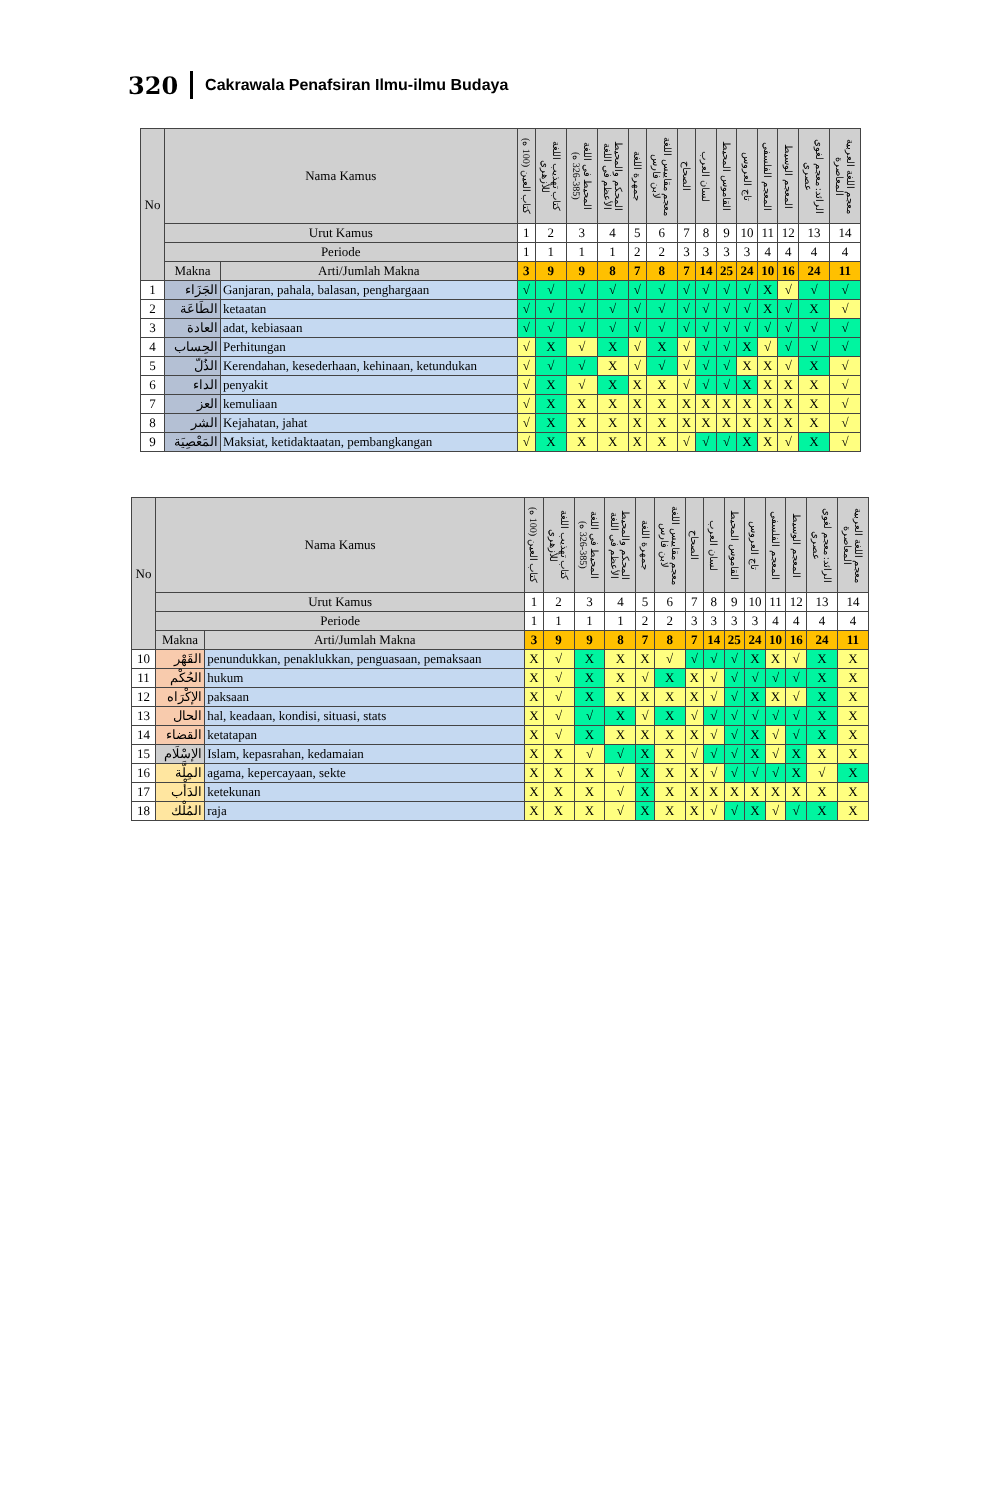320 Cakrawala Penafsiran Ilmu-ilmu Budaya
| No | Nama Kamus | | كتاب العين (100 ه) | كتاب تهذيب اللغة للأزهري | المحيط في اللغة (385-326 ه) | المحكم والمحيط الأعظم في اللغة | جمهرة اللغة | معجم مقاييس اللغة لابن فارس | الصحاح | لسان العرب | القاموس المحيط | تاج العروس | المعجم الفلسفي | المعجم الوسيط | الرائد: معجم لغوي عصري | معجم اللغة العربية المعاصرة |
| --- | --- | --- | --- | --- | --- | --- | --- | --- | --- | --- | --- | --- | --- | --- | --- | --- |
| | Urut Kamus | | 1 | 2 | 3 | 4 | 5 | 6 | 7 | 8 | 9 | 10 | 11 | 12 | 13 | 14 |
| | Periode | | 1 | 1 | 1 | 1 | 2 | 2 | 3 | 3 | 3 | 3 | 4 | 4 | 4 | 4 |
| | Makna | Arti/Jumlah Makna | 3 | 9 | 9 | 8 | 7 | 8 | 7 | 14 | 25 | 24 | 10 | 16 | 24 | 11 |
| 1 | الجَزَاء | Ganjaran, pahala, balasan, penghargaan | √ | √ | √ | √ | √ | √ | √ | √ | √ | √ | X | √ | √ | √ |
| 2 | الطَاعَة | ketaatan | √ | √ | √ | √ | √ | √ | √ | √ | √ | √ | X | √ | X | √ |
| 3 | العادة | adat, kebiasaan | √ | √ | √ | √ | √ | √ | √ | √ | √ | √ | √ | √ | √ | √ |
| 4 | الحِساب | Perhitungan | √ | X | √ | X | √ | X | √ | √ | √ | X | √ | √ | √ | √ |
| 5 | الذُلّ | Kerendahan, kesederhaan, kehinaan, ketundukan | √ | √ | √ | X | √ | √ | √ | √ | √ | X | X | √ | X | √ |
| 6 | الداء | penyakit | √ | X | √ | X | X | X | √ | √ | √ | X | X | X | X | √ |
| 7 | العز | kemuliaan | √ | X | X | X | X | X | X | X | X | X | X | X | X | √ |
| 8 | الشر | Kejahatan, jahat | √ | X | X | X | X | X | X | X | X | X | X | X | X | √ |
| 9 | المَعْصِيَة | Maksiat, ketidaktaatan, pembangkangan | √ | X | X | X | X | X | √ | √ | √ | X | X | √ | X | √ |
| No | Nama Kamus | | كتاب العين (100 ه) | كتاب تهذيب اللغة للأزهري | المحيط في اللغة (385-326 ه) | المحكم والمحيط الأعظم في اللغة | جمهرة اللغة | معجم مقاييس اللغة لابن فارس | الصحاح | لسان العرب | القاموس المحيط | تاج العروس | المعجم الفلسفي | المعجم الوسيط | الرائد: معجم لغوي عصري | معجم اللغة العربية المعاصرة |
| --- | --- | --- | --- | --- | --- | --- | --- | --- | --- | --- | --- | --- | --- | --- | --- | --- |
| | Urut Kamus | | 1 | 2 | 3 | 4 | 5 | 6 | 7 | 8 | 9 | 10 | 11 | 12 | 13 | 14 |
| | Periode | | 1 | 1 | 1 | 1 | 2 | 2 | 3 | 3 | 3 | 3 | 4 | 4 | 4 | 4 |
| | Makna | Arti/Jumlah Makna | 3 | 9 | 9 | 8 | 7 | 8 | 7 | 14 | 25 | 24 | 10 | 16 | 24 | 11 |
| 10 | القَهْر | penundukkan, penaklukkan, penguasaan, pemaksaan | X | √ | X | X | X | √ | √ | √ | √ | X | X | √ | X | X |
| 11 | الحُكْم | hukum | X | √ | X | X | √ | X | X | √ | √ | √ | √ | √ | X | X |
| 12 | الإكْرَاه | paksaan | X | √ | X | X | X | X | X | √ | √ | X | X | √ | X | X |
| 13 | الحال | hal, keadaan, kondisi, situasi, stats | X | √ | √ | X | √ | X | √ | √ | √ | √ | √ | √ | X | X |
| 14 | القضاء | ketatapan | X | √ | X | X | X | X | X | √ | √ | X | √ | √ | X | X |
| 15 | الإسْلَام | Islam, kepasrahan, kedamaian | X | X | √ | √ | X | X | √ | √ | √ | X | √ | X | X | X |
| 16 | المِلَّة | agama, kepercayaan, sekte | X | X | X | √ | X | X | X | √ | √ | √ | √ | X | √ | X |
| 17 | الدَأْب | ketekunan | X | X | X | √ | X | X | X | X | X | X | X | X | X | X |
| 18 | المُلْك | raja | X | X | X | √ | X | X | X | √ | √ | X | √ | √ | X | X |